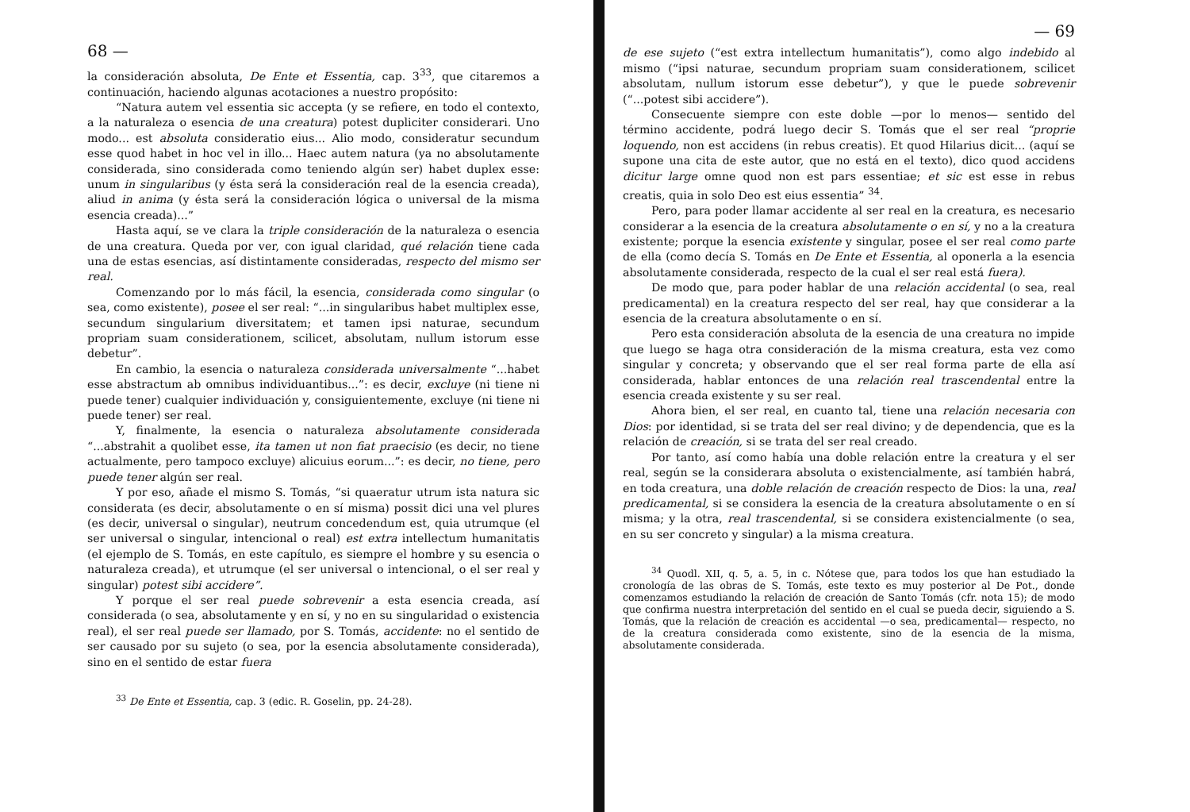68 —
la consideración absoluta, De Ente et Essentia, cap. 3<sup>33</sup>, que citaremos a continuación, haciendo algunas acotaciones a nuestro propósito:
“Natura autem vel essentia sic accepta (y se refiere, en todo el contexto, a la naturaleza o esencia de una creatura) potest dupliciter considerari. Uno modo... est absoluta consideratio eius... Alio modo, consideratur secundum esse quod habet in hoc vel in illo... Haec autem natura (ya no absolutamente considerada, sino considerada como teniendo algún ser) habet duplex esse: unum in singularibus (y ésta será la consideración real de la esencia creada), aliud in anima (y ésta será la consideración lógica o universal de la misma esencia creada)...”
Hasta aquí, se ve clara la triple consideración de la naturaleza o esencia de una creatura. Queda por ver, con igual claridad, qué relación tiene cada una de estas esencias, así distintamente consideradas, respecto del mismo ser real.
Comenzando por lo más fácil, la esencia, considerada como singular (o sea, como existente), posee el ser real: “...in singularibus habet multiplex esse, secundum singularium diversitatem; et tamen ipsi naturae, secundum propriam suam considerationem, scilicet, absolutam, nullum istorum esse debetur”.
En cambio, la esencia o naturaleza considerada universalmente “...habet esse abstractum ab omnibus individuantibus...”: es decir, excluye (ni tiene ni puede tener) cualquier individuación y, consiguientemente, excluye (ni tiene ni puede tener) ser real.
Y, finalmente, la esencia o naturaleza absolutamente considerada “...abstrahit a quolibet esse, ita tamen ut non fiat praecisio (es decir, no tiene actualmente, pero tampoco excluye) alicuius eorum...”: es decir, no tiene, pero puede tener algún ser real.
Y por eso, añade el mismo S. Tomás, “si quaeratur utrum ista natura sic considerata (es decir, absolutamente o en sí misma) possit dici una vel plures (es decir, universal o singular), neutrum concedendum est, quia utrumque (el ser universal o singular, intencional o real) est extra intellectum humanitatis (el ejemplo de S. Tomás, en este capítulo, es siempre el hombre y su esencia o naturaleza creada), et utrumque (el ser universal o intencional, o el ser real y singular) potest sibi accidere”.
Y porque el ser real puede sobrevenir a esta esencia creada, así considerada (o sea, absolutamente y en sí, y no en su singularidad o existencia real), el ser real puede ser llamado, por S. Tomás, accidente: no el sentido de ser causado por su sujeto (o sea, por la esencia absolutamente considerada), sino en el sentido de estar fuera
<sup>33</sup> De Ente et Essentia, cap. 3 (edic. R. Goselin, pp. 24-28).
— 69
de ese sujeto (“est extra intellectum humanitatis”), como algo indebido al mismo (“ipsi naturae, secundum propriam suam considerationem, scilicet absolutam, nullum istorum esse debetur”), y que le puede sobrevenir (“...potest sibi accidere”).
Consecuente siempre con este doble —por lo menos— sentido del término accidente, podrá luego decir S. Tomás que el ser real “proprie loquendo, non est accidens (in rebus creatis). Et quod Hilarius dicit... (aquí se supone una cita de este autor, que no está en el texto), dico quod accidens dicitur large omne quod non est pars essentiae; et sic est esse in rebus creatis, quia in solo Deo est eius essentia” <sup>34</sup>.
Pero, para poder llamar accidente al ser real en la creatura, es necesario considerar a la esencia de la creatura absolutamente o en sí, y no a la creatura existente; porque la esencia existente y singular, posee el ser real como parte de ella (como decía S. Tomás en De Ente et Essentia, al oponerla a la esencia absolutamente considerada, respecto de la cual el ser real está fuera).
De modo que, para poder hablar de una relación accidental (o sea, real predicamental) en la creatura respecto del ser real, hay que considerar a la esencia de la creatura absolutamente o en sí.
Pero esta consideración absoluta de la esencia de una creatura no impide que luego se haga otra consideración de la misma creatura, esta vez como singular y concreta; y observando que el ser real forma parte de ella así considerada, hablar entonces de una relación real trascendental entre la esencia creada existente y su ser real.
Ahora bien, el ser real, en cuanto tal, tiene una relación necesaria con Dios: por identidad, si se trata del ser real divino; y de dependencia, que es la relación de creación, si se trata del ser real creado.
Por tanto, así como había una doble relación entre la creatura y el ser real, según se la considerara absoluta o existencialmente, así también habrá, en toda creatura, una doble relación de creación respecto de Dios: la una, real predicamental, si se considera la esencia de la creatura absolutamente o en sí misma; y la otra, real trascendental, si se considera existencialmente (o sea, en su ser concreto y singular) a la misma creatura.
<sup>34</sup> Quodl. XII, q. 5, a. 5, in c. Nótese que, para todos los que han estudiado la cronología de las obras de S. Tomás, este texto es muy posterior al De Pot., donde comenzamos estudiando la relación de creación de Santo Tomás (cfr. nota 15); de modo que confirma nuestra interpretación del sentido en el cual se pueda decir, siguiendo a S. Tomás, que la relación de creación es accidental —o sea, predicamental— respecto, no de la creatura considerada como existente, sino de la esencia de la misma, absolutamente considerada.